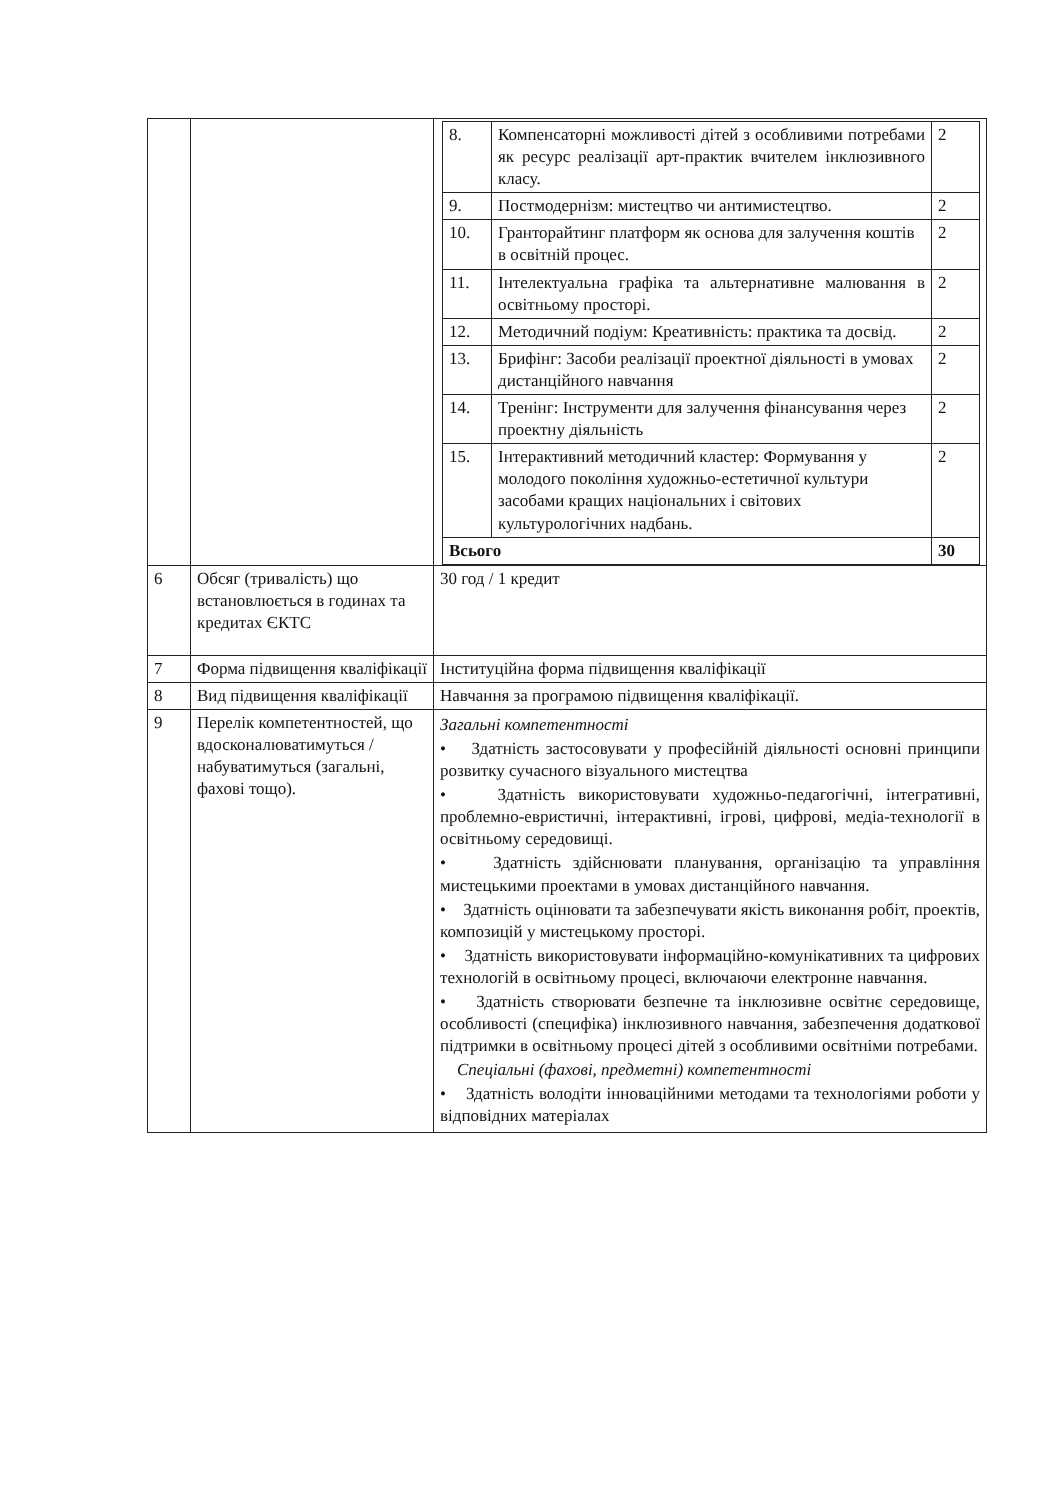| | | / 8. / Компенсаторні можливості дітей з особливими потребами як ресурс реалізації арт-практик вчителем інклюзивного класу. / 2 / / 9. / Постмодернізм: мистецтво чи антимистецтво. / 2 / / 10. / Гранторайтинг платформ як основа для залучення коштів в освітній процес. / 2 / / 11. / Інтелектуальна графіка та альтернативне малювання в освітньому просторі. / 2 / / 12. / Методичний подіум: Креативність: практика та досвід. / 2 / / 13. / Брифінг: Засоби реалізації проектної діяльності в умовах дистанційного навчання / 2 / / 14. / Тренінг: Інструменти для залучення фінансування через проектну діяльність / 2 / / 15. / Інтерактивний методичний кластер: Формування у молодого покоління художньо-естетичної культури засобами кращих національних і світових культурологічних надбань. / 2 / / Всього / / 30 / |
| 6 | Обсяг (тривалість) що встановлюється в годинах та кредитах ЄКТС | 30 год / 1 кредит |
| 7 | Форма підвищення кваліфікації | Інституційна форма підвищення кваліфікації |
| 8 | Вид підвищення кваліфікації | Навчання за програмою підвищення кваліфікації. |
| 9 | Перелік компетентностей, що вдосконалюватимуться / набуватимуться (загальні, фахові тощо). | Загальні компетентності • Здатність застосовувати у професійній діяльності основні принципи розвитку сучасного візуального мистецтва • Здатність використовувати художньо-педагогічні, інтегративні, проблемно-евристичні, інтерактивні, ігрові, цифрові, медіа-технології в освітньому середовищі. • Здатність здійснювати планування, організацію та управління мистецькими проектами в умовах дистанційного навчання. • Здатність оцінювати та забезпечувати якість виконання робіт, проектів, композицій у мистецькому просторі. • Здатність використовувати інформаційно-комунікативних та цифрових технологій в освітньому процесі, включаючи електронне навчання. • Здатність створювати безпечне та інклюзивне освітнє середовище, особливості (специфіка) інклюзивного навчання, забезпечення додаткової підтримки в освітньому процесі дітей з особливими освітніми потребами. Спеціальні (фахові, предметні) компетентності • Здатність володіти інноваційними методами та технологіями роботи у відповідних матеріалах |